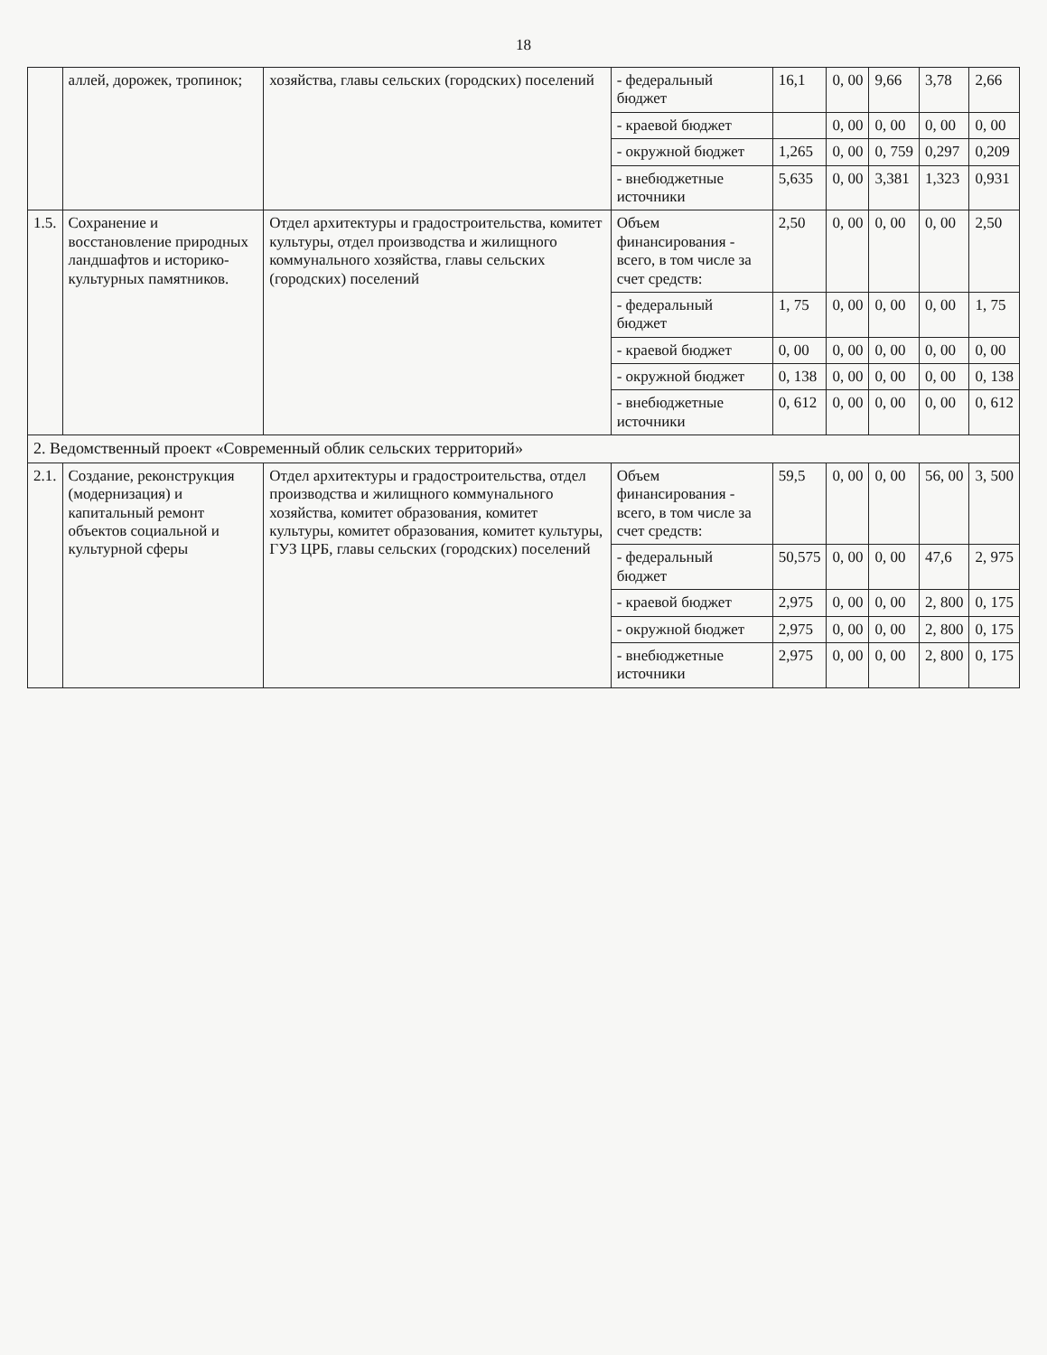18
| | аллей, дорожек, тропинок; | хозяйства, главы сельских (городских) поселений | - федеральный бюджет | 16,1 | 0, 00 | 9,66 | 3,78 | 2,66 |
| | | | - краевой бюджет | | 0, 00 | 0, 00 | 0, 00 | 0, 00 |
| | | | - окружной бюджет | 1,265 | 0, 00 | 0, 759 | 0,297 | 0,209 |
| | | | - внебюджетные источники | 5,635 | 0, 00 | 3,381 | 1,323 | 0,931 |
| 1.5. | Сохранение и восстановление природных ландшафтов и историко-культурных памятников. | Отдел архитектуры и градостроительства, комитет культуры, отдел производства и жилищного коммунального хозяйства, главы сельских (городских) поселений | Объем финансирования - всего, в том числе за счет средств: | 2,50 | 0, 00 | 0, 00 | 0, 00 | 2,50 |
| | | | - федеральный бюджет | 1, 75 | 0, 00 | 0, 00 | 0, 00 | 1, 75 |
| | | | - краевой бюджет | 0, 00 | 0, 00 | 0, 00 | 0, 00 | 0, 00 |
| | | | - окружной бюджет | 0, 138 | 0, 00 | 0, 00 | 0, 00 | 0, 138 |
| | | | - внебюджетные источники | 0, 612 | 0, 00 | 0, 00 | 0, 00 | 0, 612 |
| 2. Ведомственный проект «Современный облик сельских территорий» | | | | | | | | |
| 2.1. | Создание, реконструкция (модернизация) и капитальный ремонт объектов социальной и культурной сферы | Отдел архитектуры и градостроительства, отдел производства и жилищного коммунального хозяйства, комитет образования, комитет культуры, комитет образования, комитет культуры, ГУЗ ЦРБ, главы сельских (городских) поселений | Объем финансирования - всего, в том числе за счет средств: | 59,5 | 0, 00 | 0, 00 | 56, 00 | 3, 500 |
| | | | - федеральный бюджет | 50,575 | 0, 00 | 0, 00 | 47,6 | 2, 975 |
| | | | - краевой бюджет | 2,975 | 0, 00 | 0, 00 | 2, 800 | 0, 175 |
| | | | - окружной бюджет | 2,975 | 0, 00 | 0, 00 | 2, 800 | 0, 175 |
| | | | - внебюджетные источники | 2,975 | 0, 00 | 0, 00 | 2, 800 | 0, 175 |